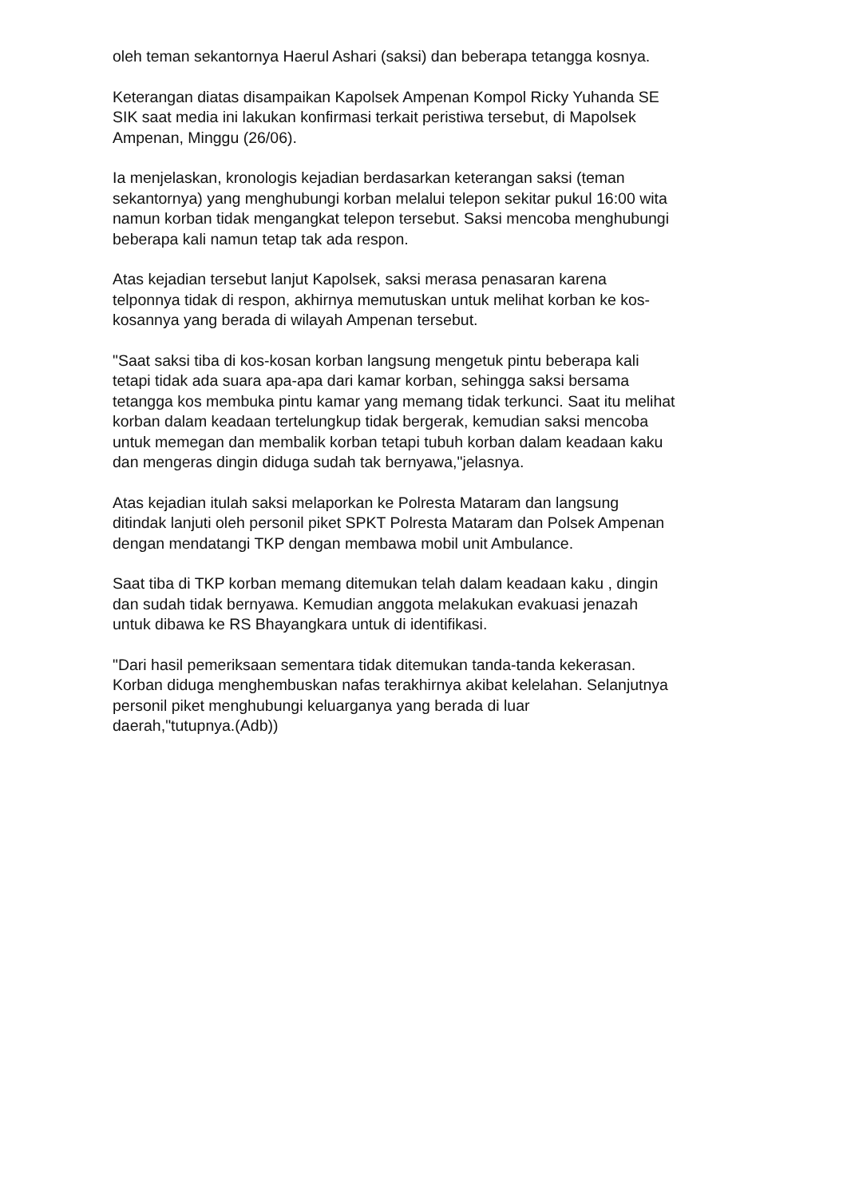oleh teman sekantornya Haerul Ashari (saksi) dan beberapa tetangga kosnya.
Keterangan diatas disampaikan Kapolsek Ampenan Kompol Ricky Yuhanda SE SIK saat media ini lakukan konfirmasi terkait peristiwa tersebut, di Mapolsek Ampenan, Minggu (26/06).
Ia menjelaskan, kronologis kejadian berdasarkan keterangan saksi (teman sekantornya) yang menghubungi korban melalui telepon sekitar pukul 16:00 wita namun korban tidak mengangkat telepon tersebut. Saksi mencoba menghubungi beberapa kali namun tetap tak ada respon.
Atas kejadian tersebut lanjut Kapolsek, saksi merasa penasaran karena telponnya tidak di respon, akhirnya memutuskan untuk melihat korban ke kos- kosannya yang berada di wilayah Ampenan tersebut.
"Saat saksi tiba di kos-kosan korban langsung mengetuk pintu beberapa kali tetapi tidak ada suara apa-apa dari kamar korban, sehingga saksi bersama tetangga kos membuka pintu kamar yang memang tidak terkunci. Saat itu melihat korban dalam keadaan tertelungkup tidak bergerak, kemudian saksi mencoba untuk memegan dan membalik korban tetapi tubuh korban dalam keadaan kaku dan mengeras dingin diduga sudah tak bernyawa,"jelasnya.
Atas kejadian itulah saksi melaporkan ke Polresta Mataram dan langsung ditindak lanjuti oleh personil piket SPKT Polresta Mataram dan Polsek Ampenan dengan mendatangi TKP dengan membawa mobil unit Ambulance.
Saat tiba di TKP korban memang ditemukan telah dalam keadaan kaku , dingin dan sudah tidak bernyawa. Kemudian anggota melakukan evakuasi jenazah untuk dibawa ke RS Bhayangkara untuk di identifikasi.
"Dari hasil pemeriksaan sementara tidak ditemukan tanda-tanda kekerasan. Korban diduga menghembuskan nafas terakhirnya akibat kelelahan. Selanjutnya personil piket menghubungi keluarganya yang berada di luar daerah,"tutupnya.(Adb))